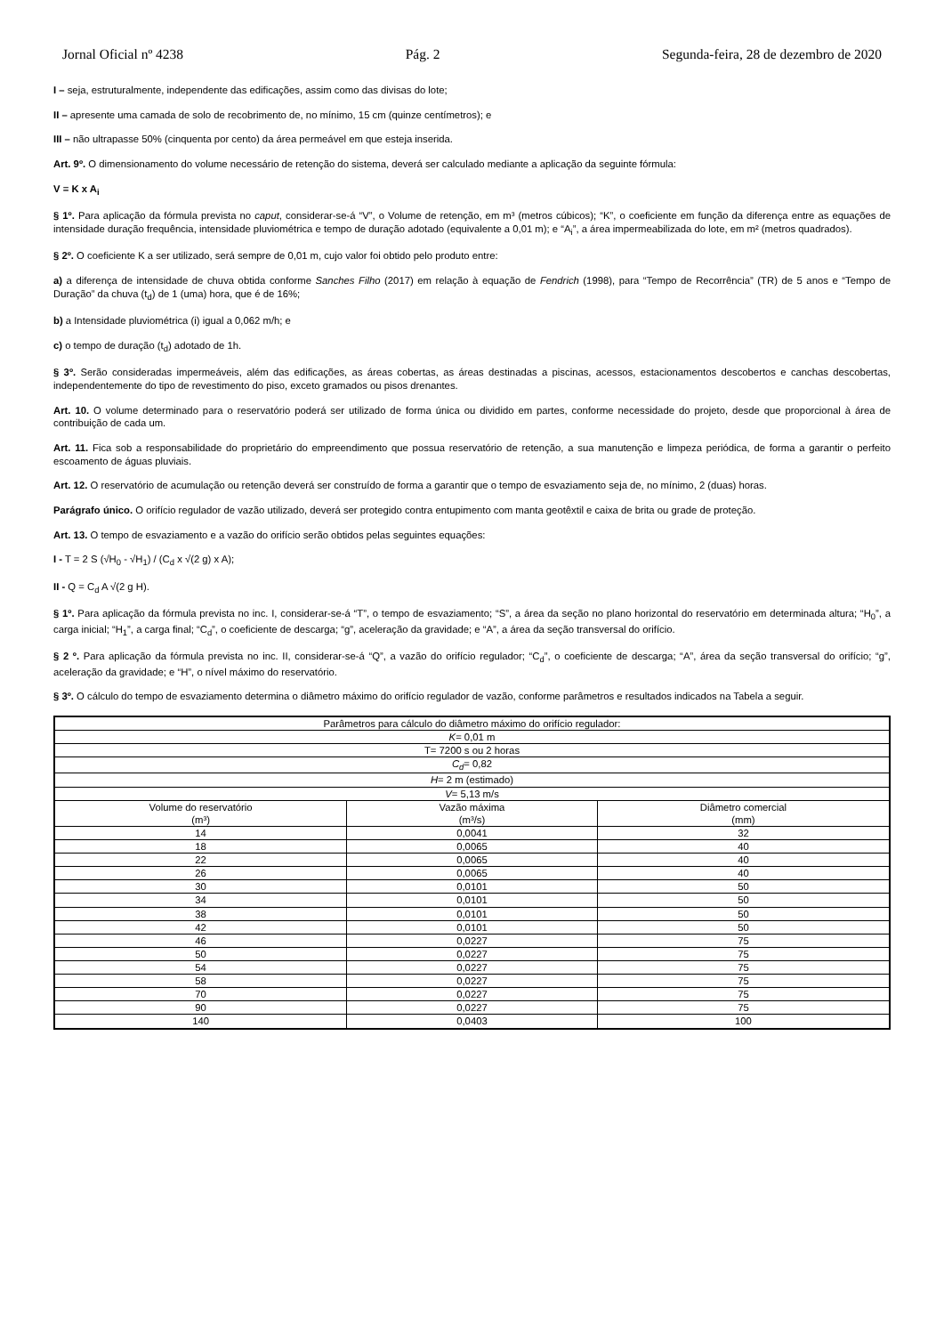Jornal Oficial nº 4238 Pág. 2 Segunda-feira, 28 de dezembro de 2020
I – seja, estruturalmente, independente das edificações, assim como das divisas do lote;
II – apresente uma camada de solo de recobrimento de, no mínimo, 15 cm (quinze centímetros); e
III – não ultrapasse 50% (cinquenta por cento) da área permeável em que esteja inserida.
Art. 9º. O dimensionamento do volume necessário de retenção do sistema, deverá ser calculado mediante a aplicação da seguinte fórmula:
V = K x A<sub>i</sub>
§ 1º. Para aplicação da fórmula prevista no caput, considerar-se-á “V”, o Volume de retenção, em m³ (metros cúbicos); “K”, o coeficiente em função da diferença entre as equações de intensidade duração frequência, intensidade pluviométrica e tempo de duração adotado (equivalente a 0,01 m); e “A<sub>i</sub>”, a área impermeabilizada do lote, em m² (metros quadrados).
§ 2º. O coeficiente K a ser utilizado, será sempre de 0,01 m, cujo valor foi obtido pelo produto entre:
a) a diferença de intensidade de chuva obtida conforme Sanches Filho (2017) em relação à equação de Fendrich (1998), para “Tempo de Recorrência” (TR) de 5 anos e “Tempo de Duração” da chuva (t<sub>d</sub>) de 1 (uma) hora, que é de 16%;
b) a Intensidade pluviométrica (i) igual a 0,062 m/h; e
c) o tempo de duração (t<sub>d</sub>) adotado de 1h.
§ 3º. Serão consideradas impermeáveis, além das edificações, as áreas cobertas, as áreas destinadas a piscinas, acessos, estacionamentos descobertos e canchas descobertas, independentemente do tipo de revestimento do piso, exceto gramados ou pisos drenantes.
Art. 10. O volume determinado para o reservatório poderá ser utilizado de forma única ou dividido em partes, conforme necessidade do projeto, desde que proporcional à área de contribuição de cada um.
Art. 11. Fica sob a responsabilidade do proprietário do empreendimento que possua reservatório de retenção, a sua manutenção e limpeza periódica, de forma a garantir o perfeito escoamento de águas pluviais.
Art. 12. O reservatório de acumulação ou retenção deverá ser construído de forma a garantir que o tempo de esvaziamento seja de, no mínimo, 2 (duas) horas.
Parágrafo único. O orifício regulador de vazão utilizado, deverá ser protegido contra entupimento com manta geotêxtil e caixa de brita ou grade de proteção.
Art. 13. O tempo de esvaziamento e a vazão do orifício serão obtidos pelas seguintes equações:
I - T = 2 S (√H<sub>0</sub> - √H<sub>1</sub>) / (C<sub>d</sub> x √(2 g) x A);
II - Q = C<sub>d</sub> A √(2 g H).
§ 1º. Para aplicação da fórmula prevista no inc. I, considerar-se-á “T”, o tempo de esvaziamento; “S”, a área da seção no plano horizontal do reservatório em determinada altura; “H<sub>0</sub>”, a carga inicial; “H<sub>1</sub>”, a carga final; “C<sub>d</sub>”, o coeficiente de descarga; “g”, aceleração da gravidade; e “A”, a área da seção transversal do orifício.
§ 2 º. Para aplicação da fórmula prevista no inc. II, considerar-se-á “Q”, a vazão do orifício regulador; “C<sub>d</sub>”, o coeficiente de descarga; “A”, área da seção transversal do orifício; “g”, aceleração da gravidade; e “H”, o nível máximo do reservatório.
§ 3º. O cálculo do tempo de esvaziamento determina o diâmetro máximo do orifício regulador de vazão, conforme parâmetros e resultados indicados na Tabela a seguir.
| Parâmetros para cálculo do diâmetro máximo do orifício regulador: | | |
| K = 0,01 m | | |
| T= 7200 s ou 2 horas | | |
| C<sub>d</sub> = 0,82 | | |
| H = 2 m (estimado) | | |
| V = 5,13 m/s | | |
| Volume do reservatório (m³) | Vazão máxima (m³/s) | Diâmetro comercial (mm) |
| 14 | 0,0041 | 32 |
| 18 | 0,0065 | 40 |
| 22 | 0,0065 | 40 |
| 26 | 0,0065 | 40 |
| 30 | 0,0101 | 50 |
| 34 | 0,0101 | 50 |
| 38 | 0,0101 | 50 |
| 42 | 0,0101 | 50 |
| 46 | 0,0227 | 75 |
| 50 | 0,0227 | 75 |
| 54 | 0,0227 | 75 |
| 58 | 0,0227 | 75 |
| 70 | 0,0227 | 75 |
| 90 | 0,0227 | 75 |
| 140 | 0,0403 | 100 |